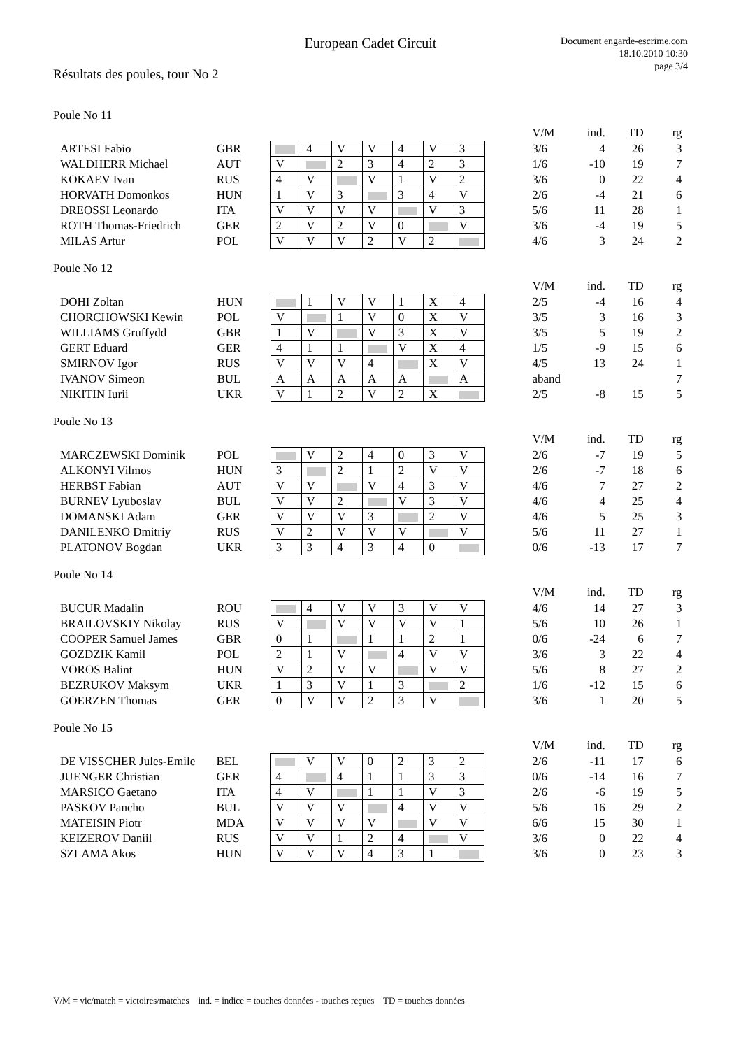European Cadet Circuit
Document engarde-escrime.com
18.10.2010 10:30
page 3/4
Résultats des poules, tour No 2
Poule No 11
| | | | | | | | | | | V/M | ind. | TD | rg |
| ARTESI Fabio | GBR | | 4 | V | V | 4 | V | 3 | | 3/6 | 4 | 26 | 3 |
| WALDHERR Michael | AUT | V | | 2 | 3 | 4 | 2 | 3 | | 1/6 | -10 | 19 | 7 |
| KOKAEV Ivan | RUS | 4 | V | | V | 1 | V | 2 | | 3/6 | 0 | 22 | 4 |
| HORVATH Domonkos | HUN | 1 | V | 3 | | 3 | 4 | V | | 2/6 | -4 | 21 | 6 |
| DREOSSI Leonardo | ITA | V | V | V | V | | V | 3 | | 5/6 | 11 | 28 | 1 |
| ROTH Thomas-Friedrich | GER | 2 | V | 2 | V | 0 | | V | | 3/6 | -4 | 19 | 5 |
| MILAS Artur | POL | V | V | V | 2 | V | 2 | | | 4/6 | 3 | 24 | 2 |
Poule No 12
| | | | | | | | | | | V/M | ind. | TD | rg |
| DOHI Zoltan | HUN | | 1 | V | V | 1 | X | 4 | | 2/5 | -4 | 16 | 4 |
| CHORCHOWSKI Kewin | POL | V | | 1 | V | 0 | X | V | | 3/5 | 3 | 16 | 3 |
| WILLIAMS Gruffydd | GBR | 1 | V | | V | 3 | X | V | | 3/5 | 5 | 19 | 2 |
| GERT Eduard | GER | 4 | 1 | 1 | | V | X | 4 | | 1/5 | -9 | 15 | 6 |
| SMIRNOV Igor | RUS | V | V | V | 4 | | X | V | | 4/5 | 13 | 24 | 1 |
| IVANOV Simeon | BUL | A | A | A | A | A | | A | | aband | | | 7 |
| NIKITIN Iurii | UKR | V | 1 | 2 | V | 2 | X | | | 2/5 | -8 | 15 | 5 |
Poule No 13
| | | | | | | | | | | V/M | ind. | TD | rg |
| MARCZEWSKI Dominik | POL | | V | 2 | 4 | 0 | 3 | V | | 2/6 | -7 | 19 | 5 |
| ALKONYI Vilmos | HUN | 3 | | 2 | 1 | 2 | V | V | | 2/6 | -7 | 18 | 6 |
| HERBST Fabian | AUT | V | V | | V | 4 | 3 | V | | 4/6 | 7 | 27 | 2 |
| BURNEV Lyuboslav | BUL | V | V | 2 | | V | 3 | V | | 4/6 | 4 | 25 | 4 |
| DOMANSKI Adam | GER | V | V | V | 3 | | 2 | V | | 4/6 | 5 | 25 | 3 |
| DANILENKO Dmitriy | RUS | V | 2 | V | V | V | | V | | 5/6 | 11 | 27 | 1 |
| PLATONOV Bogdan | UKR | 3 | 3 | 4 | 3 | 4 | 0 | | | 0/6 | -13 | 17 | 7 |
Poule No 14
| | | | | | | | | | | V/M | ind. | TD | rg |
| BUCUR Madalin | ROU | | 4 | V | V | 3 | V | V | | 4/6 | 14 | 27 | 3 |
| BRAILOVSKIY Nikolay | RUS | V | | V | V | V | V | 1 | | 5/6 | 10 | 26 | 1 |
| COOPER Samuel James | GBR | 0 | 1 | | 1 | 1 | 2 | 1 | | 0/6 | -24 | 6 | 7 |
| GOZDZIK Kamil | POL | 2 | 1 | V | | 4 | V | V | | 3/6 | 3 | 22 | 4 |
| VOROS Balint | HUN | V | 2 | V | V | | V | V | | 5/6 | 8 | 27 | 2 |
| BEZRUKOV Maksym | UKR | 1 | 3 | V | 1 | 3 | | 2 | | 1/6 | -12 | 15 | 6 |
| GOERZEN Thomas | GER | 0 | V | V | 2 | 3 | V | | | 3/6 | 1 | 20 | 5 |
Poule No 15
| | | | | | | | | | | V/M | ind. | TD | rg |
| DE VISSCHER Jules-Emile | BEL | | V | V | 0 | 2 | 3 | 2 | | 2/6 | -11 | 17 | 6 |
| JUENGER Christian | GER | 4 | | 4 | 1 | 1 | 3 | 3 | | 0/6 | -14 | 16 | 7 |
| MARSICO Gaetano | ITA | 4 | V | | 1 | 1 | V | 3 | | 2/6 | -6 | 19 | 5 |
| PASKOV Pancho | BUL | V | V | V | | 4 | V | V | | 5/6 | 16 | 29 | 2 |
| MATEISIN Piotr | MDA | V | V | V | V | | V | V | | 6/6 | 15 | 30 | 1 |
| KEIZEROV Daniil | RUS | V | V | 1 | 2 | 4 | | V | | 3/6 | 0 | 22 | 4 |
| SZLAMA Akos | HUN | V | V | V | 4 | 3 | 1 | | | 3/6 | 0 | 23 | 3 |
V/M = vic/match = victoires/matches ind. = indice = touches données - touches reçues TD = touches données